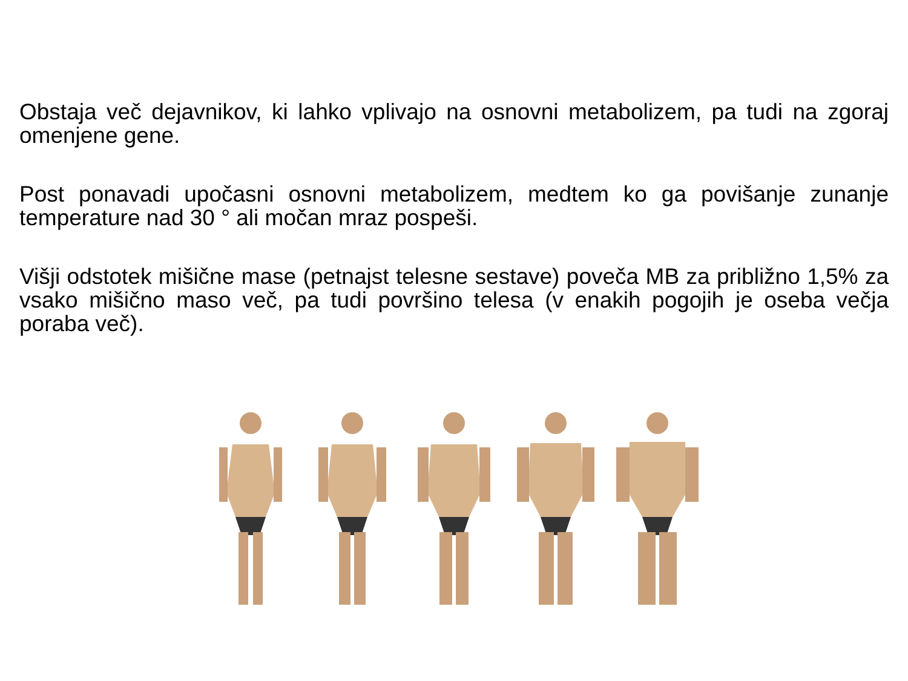Obstaja več dejavnikov, ki lahko vplivajo na osnovni metabolizem, pa tudi na zgoraj omenjene gene.
Post ponavadi upočasni osnovni metabolizem, medtem ko ga povišanje zunanje temperature nad 30 ° ali močan mraz pospeši.
Višji odstotek mišične mase (petnajst telesne sestave) poveča MB za približno 1,5% za vsako mišično maso več, pa tudi površino telesa (v enakih pogojih je oseba večja poraba več).